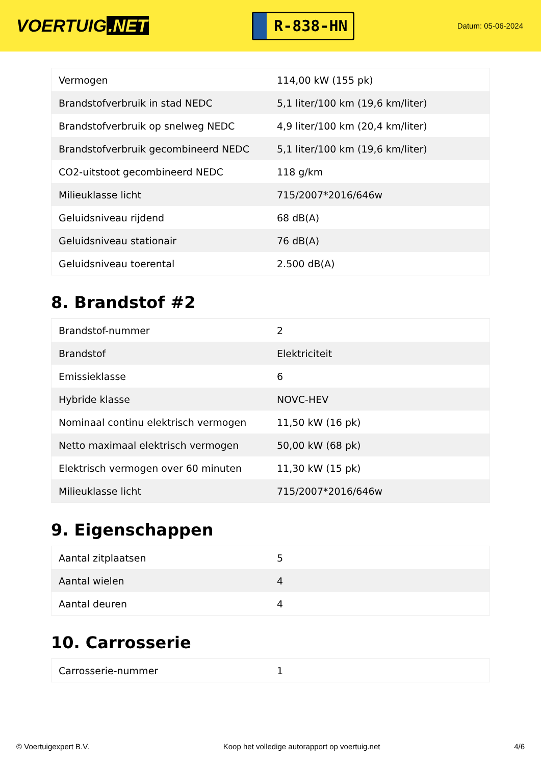VOERTUIG.NET
R-838-HN
Datum: 05-06-2024
| Vermogen | 114,00 kW (155 pk) |
| Brandstofverbruik in stad NEDC | 5,1 liter/100 km (19,6 km/liter) |
| Brandstofverbruik op snelweg NEDC | 4,9 liter/100 km (20,4 km/liter) |
| Brandstofverbruik gecombineerd NEDC | 5,1 liter/100 km (19,6 km/liter) |
| CO2-uitstoot gecombineerd NEDC | 118 g/km |
| Milieuklasse licht | 715/2007*2016/646w |
| Geluidsniveau rijdend | 68 dB(A) |
| Geluidsniveau stationair | 76 dB(A) |
| Geluidsniveau toerental | 2.500 dB(A) |
8. Brandstof #2
| Brandstof-nummer | 2 |
| Brandstof | Elektriciteit |
| Emissieklasse | 6 |
| Hybride klasse | NOVC-HEV |
| Nominaal continu elektrisch vermogen | 11,50 kW (16 pk) |
| Netto maximaal elektrisch vermogen | 50,00 kW (68 pk) |
| Elektrisch vermogen over 60 minuten | 11,30 kW (15 pk) |
| Milieuklasse licht | 715/2007*2016/646w |
9. Eigenschappen
| Aantal zitplaatsen | 5 |
| Aantal wielen | 4 |
| Aantal deuren | 4 |
10. Carrosserie
| Carrosserie-nummer | 1 |
© Voertuigexpert B.V. Koop het volledige autorapport op voertuig.net 4/6